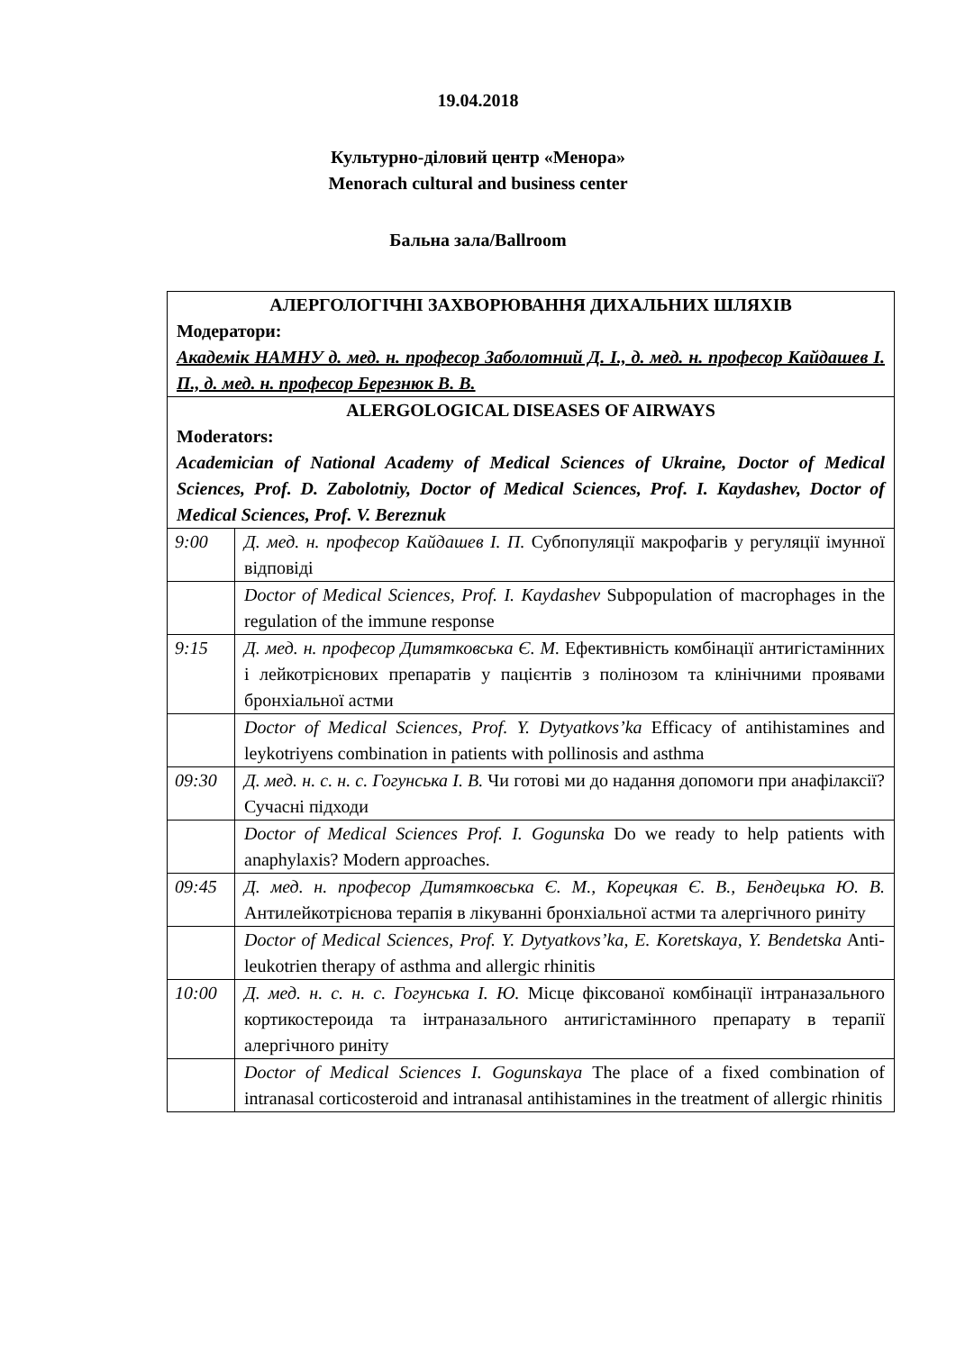19.04.2018
Культурно-діловий центр «Менора»
Menorach cultural and business center
Бальна зала/Ballroom
| АЛЕРГОЛОГІЧНІ ЗАХВОРЮВАННЯ ДИХАЛЬНИХ ШЛЯХІВ Модератори: Академік НАМНУ д. мед. н. професор Заболотний Д. І., д. мед. н. професор Кайдашев І. П., д. мед. н. професор Березнюк В. В. | |
| ALERGOLOGICAL DISEASES OF AIRWAYS Moderators: Academician of National Academy of Medical Sciences of Ukraine, Doctor of Medical Sciences, Prof. D. Zabolotniy, Doctor of Medical Sciences, Prof. I. Kaydashev, Doctor of Medical Sciences, Prof. V. Bereznuk | |
| 9:00 | Д. мед. н. професор Кайдашев І. П. Субпопуляції макрофагів у регуляції імунної відповіді |
| | Doctor of Medical Sciences, Prof. I. Kaydashev Subpopulation of macrophages in the regulation of the immune response |
| 9:15 | Д. мед. н. професор Дитятковська Є. М. Ефективність комбінації антигістамінних і лейкотрієнових препаратів у пацієнтів з полінозом та клінічними проявами бронхіальної астми |
| | Doctor of Medical Sciences, Prof. Y. Dytyatkovs’ka Efficacy of antihistamines and leykotriyens combination in patients with pollinosis and asthma |
| 09:30 | Д. мед. н. с. н. с. Гогунська І. В. Чи готові ми до надання допомоги при анафілаксії? Сучасні підходи |
| | Doctor of Medical Sciences Prof. I. Gogunska Do we ready to help patients with anaphylaxis? Modern approaches. |
| 09:45 | Д. мед. н. професор Дитятковська Є. М., Корецкая Є. В., Бендецька Ю. В. Антилейкотрієнова терапія в лікуванні бронхіальної астми та алергічного риніту |
| | Doctor of Medical Sciences, Prof. Y. Dytyatkovs’ka, E. Koretskaya, Y. Bendetska Anti-leukotrien therapy of asthma and allergic rhinitis |
| 10:00 | Д. мед. н. с. н. с. Гогунська І. Ю. Місце фіксованої комбінації інтраназального кортикостероида та інтраназального антигістамінного препарату в терапії алергічного риніту |
| | Doctor of Medical Sciences I. Gogunskaya The place of a fixed combination of intranasal corticosteroid and intranasal antihistamines in the treatment of allergic rhinitis |